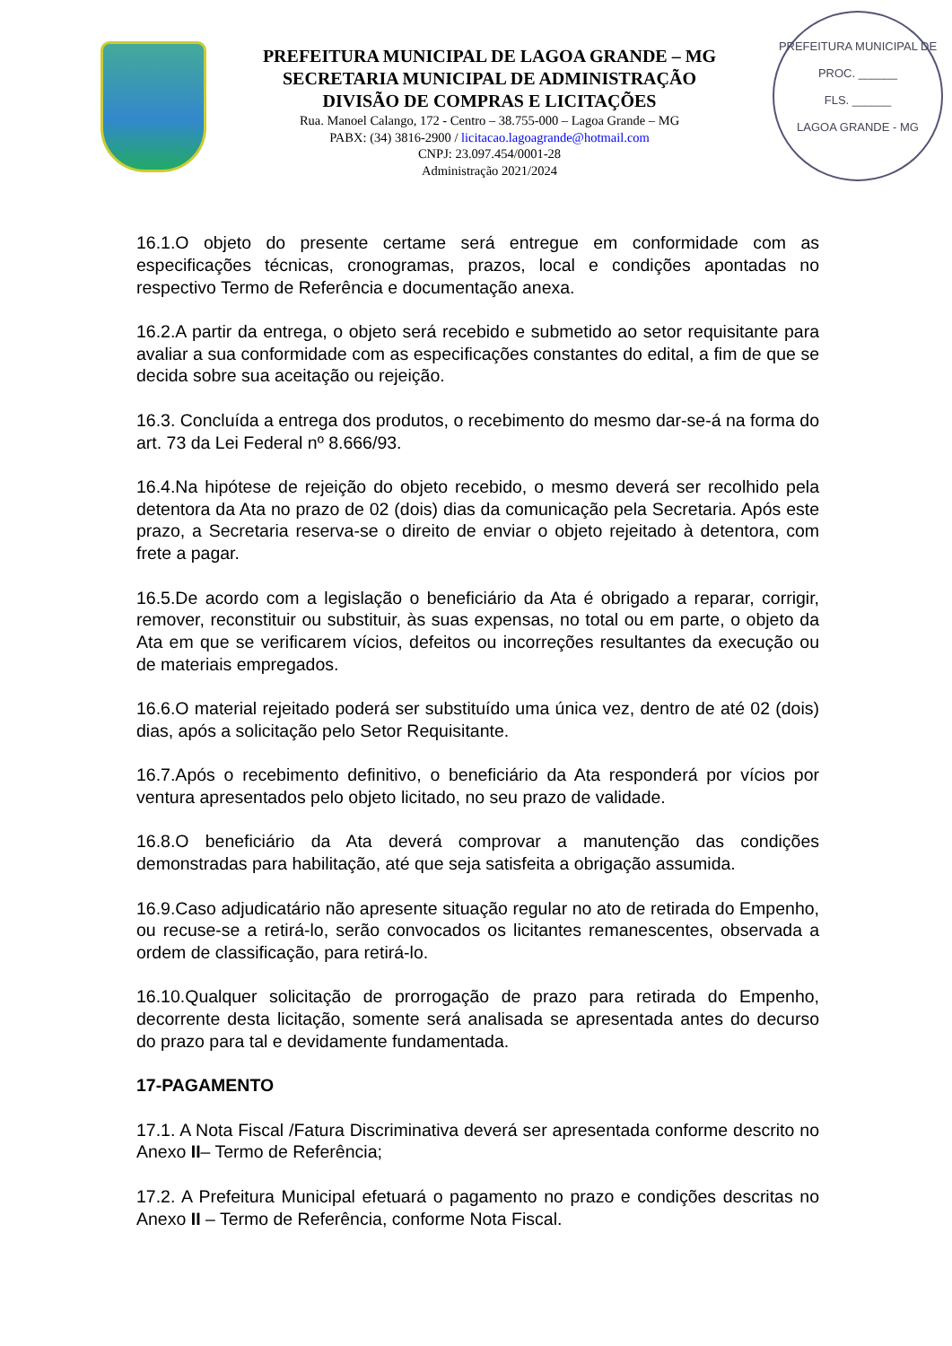PREFEITURA MUNICIPAL DE LAGOA GRANDE – MG
SECRETARIA MUNICIPAL DE ADMINISTRAÇÃO
DIVISÃO DE COMPRAS E LICITAÇÕES
Rua. Manoel Calango, 172 - Centro – 38.755-000 – Lagoa Grande – MG
PABX: (34) 3816-2900 / licitacao.lagoagrande@hotmail.com
CNPJ: 23.097.454/0001-28
Administração 2021/2024
PREFEITURA MUNICIPAL DE
PROC. ______
FLS. ______
LAGOA GRANDE - MG
16.1.O objeto do presente certame será entregue em conformidade com as especificações técnicas, cronogramas, prazos, local e condições apontadas no respectivo Termo de Referência e documentação anexa.
16.2.A partir da entrega, o objeto será recebido e submetido ao setor requisitante para avaliar a sua conformidade com as especificações constantes do edital, a fim de que se decida sobre sua aceitação ou rejeição.
16.3. Concluída a entrega dos produtos, o recebimento do mesmo dar-se-á na forma do art. 73 da Lei Federal nº 8.666/93.
16.4.Na hipótese de rejeição do objeto recebido, o mesmo deverá ser recolhido pela detentora da Ata no prazo de 02 (dois) dias da comunicação pela Secretaria. Após este prazo, a Secretaria reserva-se o direito de enviar o objeto rejeitado à detentora, com frete a pagar.
16.5.De acordo com a legislação o beneficiário da Ata é obrigado a reparar, corrigir, remover, reconstituir ou substituir, às suas expensas, no total ou em parte, o objeto da Ata em que se verificarem vícios, defeitos ou incorreções resultantes da execução ou de materiais empregados.
16.6.O material rejeitado poderá ser substituído uma única vez, dentro de até 02 (dois) dias, após a solicitação pelo Setor Requisitante.
16.7.Após o recebimento definitivo, o beneficiário da Ata responderá por vícios por ventura apresentados pelo objeto licitado, no seu prazo de validade.
16.8.O beneficiário da Ata deverá comprovar a manutenção das condições demonstradas para habilitação, até que seja satisfeita a obrigação assumida.
16.9.Caso adjudicatário não apresente situação regular no ato de retirada do Empenho, ou recuse-se a retirá-lo, serão convocados os licitantes remanescentes, observada a ordem de classificação, para retirá-lo.
16.10.Qualquer solicitação de prorrogação de prazo para retirada do Empenho, decorrente desta licitação, somente será analisada se apresentada antes do decurso do prazo para tal e devidamente fundamentada.
17-PAGAMENTO
17.1. A Nota Fiscal /Fatura Discriminativa deverá ser apresentada conforme descrito no Anexo II– Termo de Referência;
17.2. A Prefeitura Municipal efetuará o pagamento no prazo e condições descritas no Anexo II – Termo de Referência, conforme Nota Fiscal.